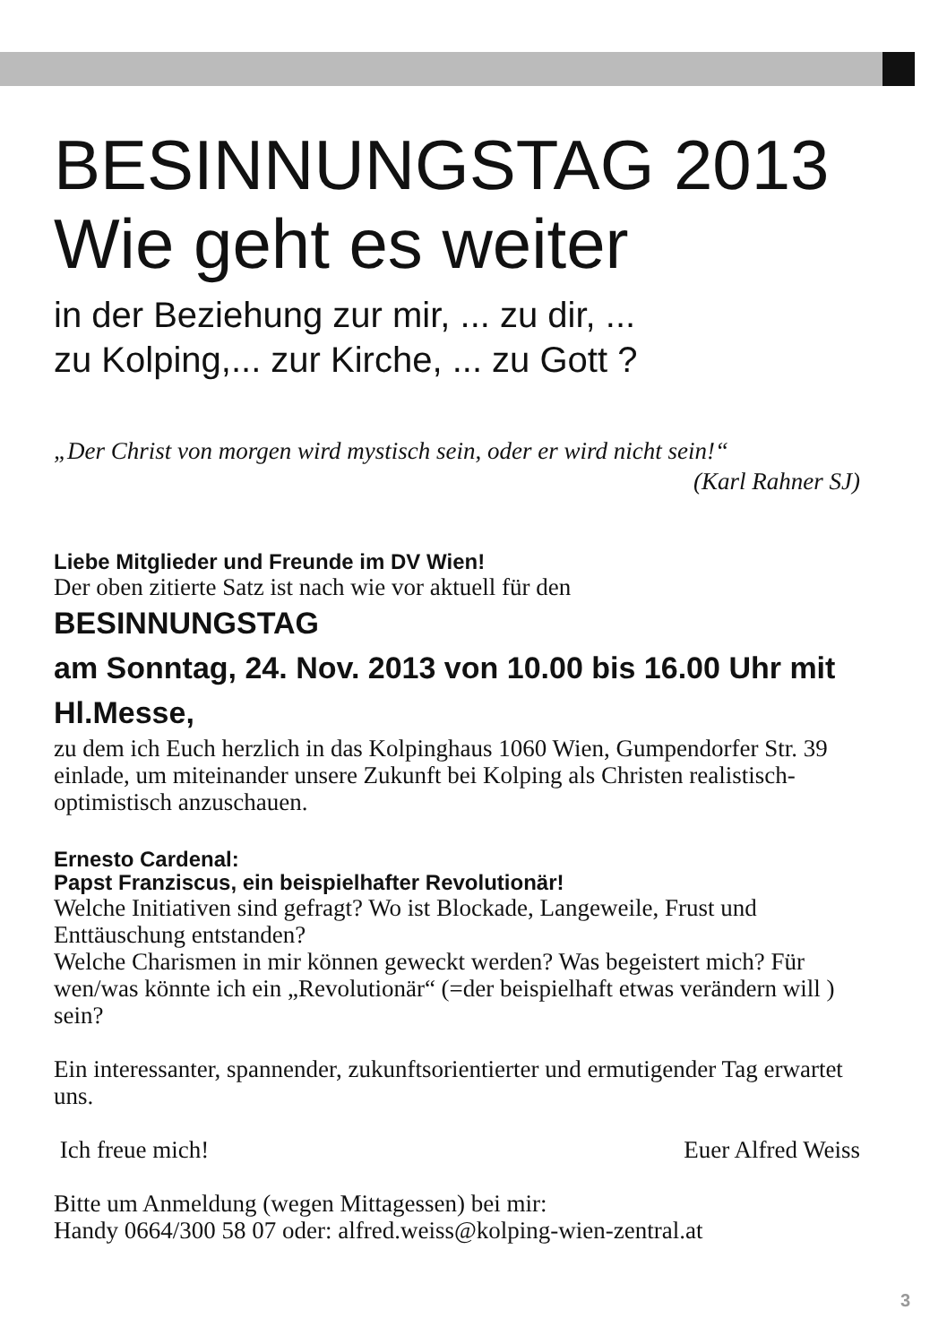BESINNUNGSTAG 2013
Wie geht es weiter
in der Beziehung zur mir, ... zu dir, ...
zu Kolping,... zur Kirche, ... zu Gott ?
„Der Christ von morgen wird mystisch sein, oder er wird nicht sein!“
(Karl Rahner SJ)
Liebe Mitglieder und Freunde im DV Wien!
Der oben zitierte Satz ist nach wie vor aktuell für den
BESINNUNGSTAG
am Sonntag, 24. Nov. 2013 von 10.00 bis 16.00 Uhr mit Hl.Messe,
zu dem ich Euch herzlich in das Kolpinghaus 1060 Wien, Gumpendorfer Str. 39 einlade, um miteinander unsere Zukunft bei Kolping als Christen realistisch-optimistisch anzuschauen.
Ernesto Cardenal:
Papst Franziscus, ein beispielhafter Revolutionär!
Welche Initiativen sind gefragt? Wo ist Blockade, Langeweile, Frust und Enttäuschung entstanden?
Welche Charismen in mir können geweckt werden? Was begeistert mich? Für wen/was könnte ich ein „Revolutionär“ (=der beispielhaft etwas verändern will ) sein?
Ein interessanter, spannender, zukunftsorientierter und ermutigender Tag erwartet uns.
Ich freue mich! Euer Alfred Weiss
Bitte um Anmeldung (wegen Mittagessen) bei mir:
Handy 0664/300 58 07 oder: alfred.weiss@kolping-wien-zentral.at
3